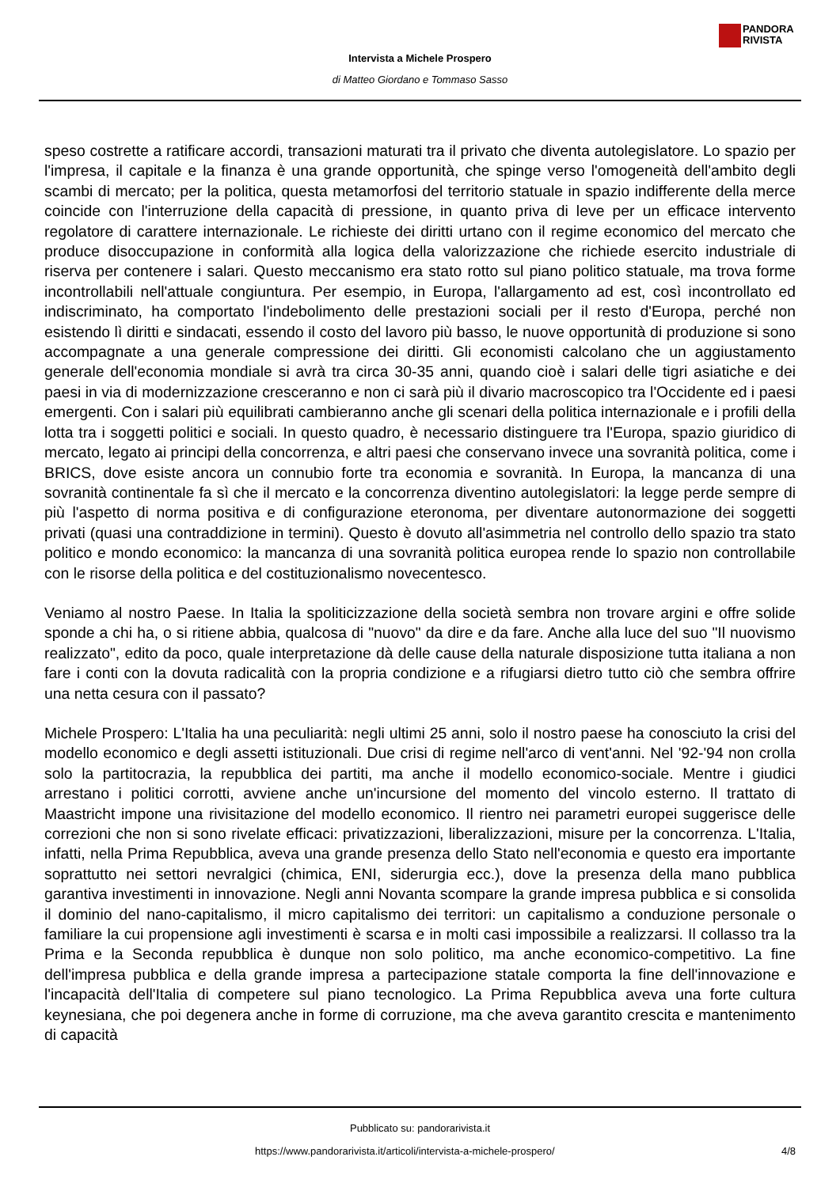PANDORA
RIVISTA
Intervista a Michele Prospero
di Matteo Giordano e Tommaso Sasso
speso costrette a ratificare accordi, transazioni maturati tra il privato che diventa autolegislatore. Lo spazio per l'impresa, il capitale e la finanza è una grande opportunità, che spinge verso l'omogeneità dell'ambito degli scambi di mercato; per la politica, questa metamorfosi del territorio statuale in spazio indifferente della merce coincide con l'interruzione della capacità di pressione, in quanto priva di leve per un efficace intervento regolatore di carattere internazionale. Le richieste dei diritti urtano con il regime economico del mercato che produce disoccupazione in conformità alla logica della valorizzazione che richiede esercito industriale di riserva per contenere i salari. Questo meccanismo era stato rotto sul piano politico statuale, ma trova forme incontrollabili nell'attuale congiuntura. Per esempio, in Europa, l'allargamento ad est, così incontrollato ed indiscriminato, ha comportato l'indebolimento delle prestazioni sociali per il resto d'Europa, perché non esistendo lì diritti e sindacati, essendo il costo del lavoro più basso, le nuove opportunità di produzione si sono accompagnate a una generale compressione dei diritti. Gli economisti calcolano che un aggiustamento generale dell'economia mondiale si avrà tra circa 30-35 anni, quando cioè i salari delle tigri asiatiche e dei paesi in via di modernizzazione cresceranno e non ci sarà più il divario macroscopico tra l'Occidente ed i paesi emergenti. Con i salari più equilibrati cambieranno anche gli scenari della politica internazionale e i profili della lotta tra i soggetti politici e sociali. In questo quadro, è necessario distinguere tra l'Europa, spazio giuridico di mercato, legato ai principi della concorrenza, e altri paesi che conservano invece una sovranità politica, come i BRICS, dove esiste ancora un connubio forte tra economia e sovranità. In Europa, la mancanza di una sovranità continentale fa sì che il mercato e la concorrenza diventino autolegislatori: la legge perde sempre di più l'aspetto di norma positiva e di configurazione eteronoma, per diventare autonormazione dei soggetti privati (quasi una contraddizione in termini). Questo è dovuto all'asimmetria nel controllo dello spazio tra stato politico e mondo economico: la mancanza di una sovranità politica europea rende lo spazio non controllabile con le risorse della politica e del costituzionalismo novecentesco.
Veniamo al nostro Paese. In Italia la spoliticizzazione della società sembra non trovare argini e offre solide sponde a chi ha, o si ritiene abbia, qualcosa di "nuovo" da dire e da fare. Anche alla luce del suo "Il nuovismo realizzato", edito da poco, quale interpretazione dà delle cause della naturale disposizione tutta italiana a non fare i conti con la dovuta radicalità con la propria condizione e a rifugiarsi dietro tutto ciò che sembra offrire una netta cesura con il passato?
Michele Prospero: L'Italia ha una peculiarità: negli ultimi 25 anni, solo il nostro paese ha conosciuto la crisi del modello economico e degli assetti istituzionali. Due crisi di regime nell'arco di vent'anni. Nel '92-'94 non crolla solo la partitocrazia, la repubblica dei partiti, ma anche il modello economico-sociale. Mentre i giudici arrestano i politici corrotti, avviene anche un'incursione del momento del vincolo esterno. Il trattato di Maastricht impone una rivisitazione del modello economico. Il rientro nei parametri europei suggerisce delle correzioni che non si sono rivelate efficaci: privatizzazioni, liberalizzazioni, misure per la concorrenza. L'Italia, infatti, nella Prima Repubblica, aveva una grande presenza dello Stato nell'economia e questo era importante soprattutto nei settori nevralgici (chimica, ENI, siderurgia ecc.), dove la presenza della mano pubblica garantiva investimenti in innovazione. Negli anni Novanta scompare la grande impresa pubblica e si consolida il dominio del nano-capitalismo, il micro capitalismo dei territori: un capitalismo a conduzione personale o familiare la cui propensione agli investimenti è scarsa e in molti casi impossibile a realizzarsi. Il collasso tra la Prima e la Seconda repubblica è dunque non solo politico, ma anche economico-competitivo. La fine dell'impresa pubblica e della grande impresa a partecipazione statale comporta la fine dell'innovazione e l'incapacità dell'Italia di competere sul piano tecnologico. La Prima Repubblica aveva una forte cultura keynesiana, che poi degenera anche in forme di corruzione, ma che aveva garantito crescita e mantenimento di capacità
Pubblicato su: pandorarivista.it
https://www.pandorarivista.it/articoli/intervista-a-michele-prospero/ 4/8